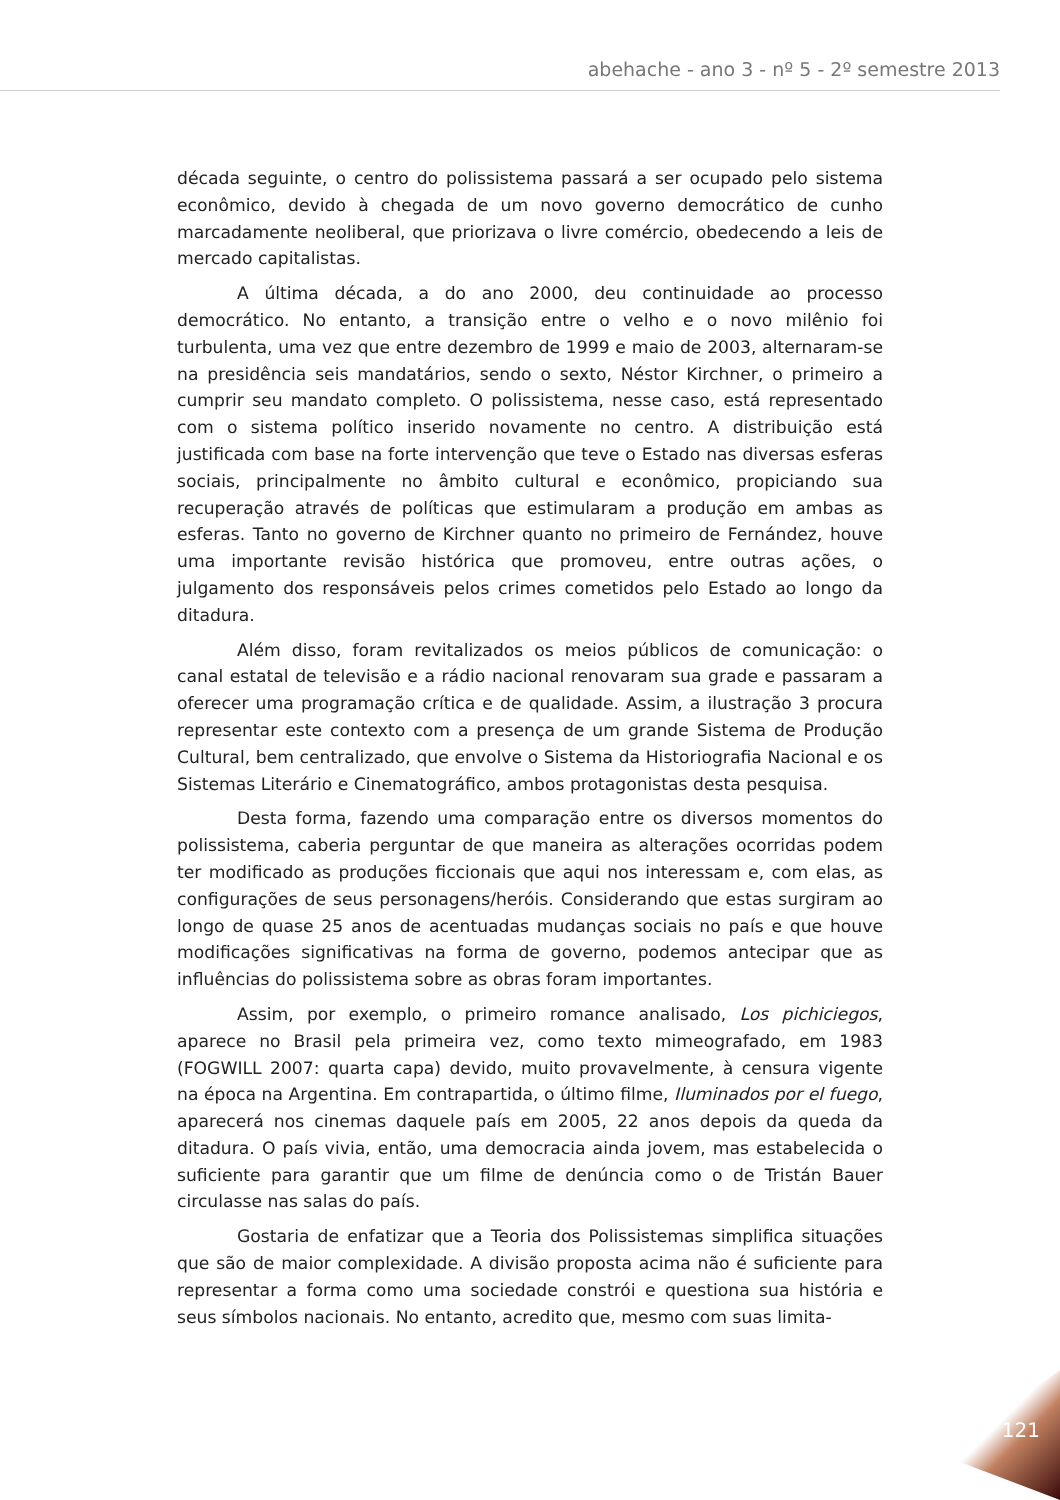abehache - ano 3 - nº 5 - 2º semestre 2013
década seguinte, o centro do polissistema passará a ser ocupado pelo sistema econômico, devido à chegada de um novo governo democrático de cunho marcadamente neoliberal, que priorizava o livre comércio, obedecendo a leis de mercado capitalistas.
A última década, a do ano 2000, deu continuidade ao processo democrático. No entanto, a transição entre o velho e o novo milênio foi turbulenta, uma vez que entre dezembro de 1999 e maio de 2003, alternaram-se na presidência seis mandatários, sendo o sexto, Néstor Kirchner, o primeiro a cumprir seu mandato completo. O polissistema, nesse caso, está representado com o sistema político inserido novamente no centro. A distribuição está justificada com base na forte intervenção que teve o Estado nas diversas esferas sociais, principalmente no âmbito cultural e econômico, propiciando sua recuperação através de políticas que estimularam a produção em ambas as esferas. Tanto no governo de Kirchner quanto no primeiro de Fernández, houve uma importante revisão histórica que promoveu, entre outras ações, o julgamento dos responsáveis pelos crimes cometidos pelo Estado ao longo da ditadura.
Além disso, foram revitalizados os meios públicos de comunicação: o canal estatal de televisão e a rádio nacional renovaram sua grade e passaram a oferecer uma programação crítica e de qualidade. Assim, a ilustração 3 procura representar este contexto com a presença de um grande Sistema de Produção Cultural, bem centralizado, que envolve o Sistema da Historiografia Nacional e os Sistemas Literário e Cinematográfico, ambos protagonistas desta pesquisa.
Desta forma, fazendo uma comparação entre os diversos momentos do polissistema, caberia perguntar de que maneira as alterações ocorridas podem ter modificado as produções ficcionais que aqui nos interessam e, com elas, as configurações de seus personagens/heróis. Considerando que estas surgiram ao longo de quase 25 anos de acentuadas mudanças sociais no país e que houve modificações significativas na forma de governo, podemos antecipar que as influências do polissistema sobre as obras foram importantes.
Assim, por exemplo, o primeiro romance analisado, Los pichiciegos, aparece no Brasil pela primeira vez, como texto mimeografado, em 1983 (FOGWILL 2007: quarta capa) devido, muito provavelmente, à censura vigente na época na Argentina. Em contrapartida, o último filme, Iluminados por el fuego, aparecerá nos cinemas daquele país em 2005, 22 anos depois da queda da ditadura. O país vivia, então, uma democracia ainda jovem, mas estabelecida o suficiente para garantir que um filme de denúncia como o de Tristán Bauer circulasse nas salas do país.
Gostaria de enfatizar que a Teoria dos Polissistemas simplifica situações que são de maior complexidade. A divisão proposta acima não é suficiente para representar a forma como uma sociedade constrói e questiona sua história e seus símbolos nacionais. No entanto, acredito que, mesmo com suas limita-
121